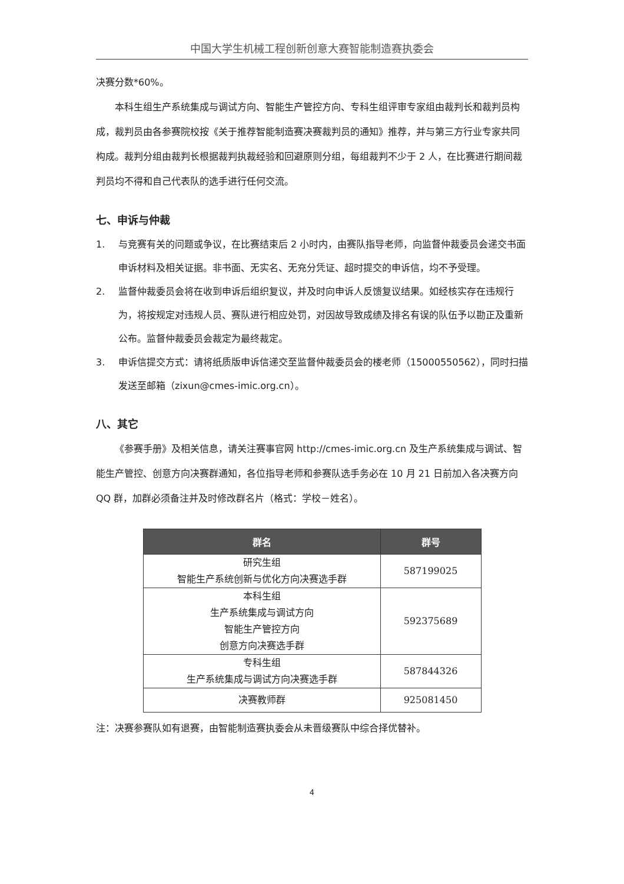中国大学生机械工程创新创意大赛智能制造赛执委会
决赛分数*60%。
本科生组生产系统集成与调试方向、智能生产管控方向、专科生组评审专家组由裁判长和裁判员构成，裁判员由各参赛院校按《关于推荐智能制造赛决赛裁判员的通知》推荐，并与第三方行业专家共同构成。裁判分组由裁判长根据裁判执裁经验和回避原则分组，每组裁判不少于 2 人，在比赛进行期间裁判员均不得和自己代表队的选手进行任何交流。
七、申诉与仲裁
1. 与竞赛有关的问题或争议，在比赛结束后 2 小时内，由赛队指导老师，向监督仲裁委员会递交书面申诉材料及相关证据。非书面、无实名、无充分凭证、超时提交的申诉信，均不予受理。
2. 监督仲裁委员会将在收到申诉后组织复议，并及时向申诉人反馈复议结果。如经核实存在违规行为，将按规定对违规人员、赛队进行相应处罚，对因故导致成绩及排名有误的队伍予以勘正及重新公布。监督仲裁委员会裁定为最终裁定。
3. 申诉信提交方式：请将纸质版申诉信递交至监督仲裁委员会的楼老师（15000550562），同时扫描发送至邮箱（zixun@cmes-imic.org.cn）。
八、其它
《参赛手册》及相关信息，请关注赛事官网 http://cmes-imic.org.cn 及生产系统集成与调试、智能生产管控、创意方向决赛群通知，各位指导老师和参赛队选手务必在 10 月 21 日前加入各决赛方向 QQ 群，加群必须备注并及时修改群名片（格式：学校－姓名）。
| 群名 | 群号 |
| --- | --- |
| 研究生组 智能生产系统创新与优化方向决赛选手群 | 587199025 |
| 本科生组 生产系统集成与调试方向 智能生产管控方向 创意方向决赛选手群 | 592375689 |
| 专科生组 生产系统集成与调试方向决赛选手群 | 587844326 |
| 决赛教师群 | 925081450 |
注：决赛参赛队如有退赛，由智能制造赛执委会从未晋级赛队中综合择优替补。
4